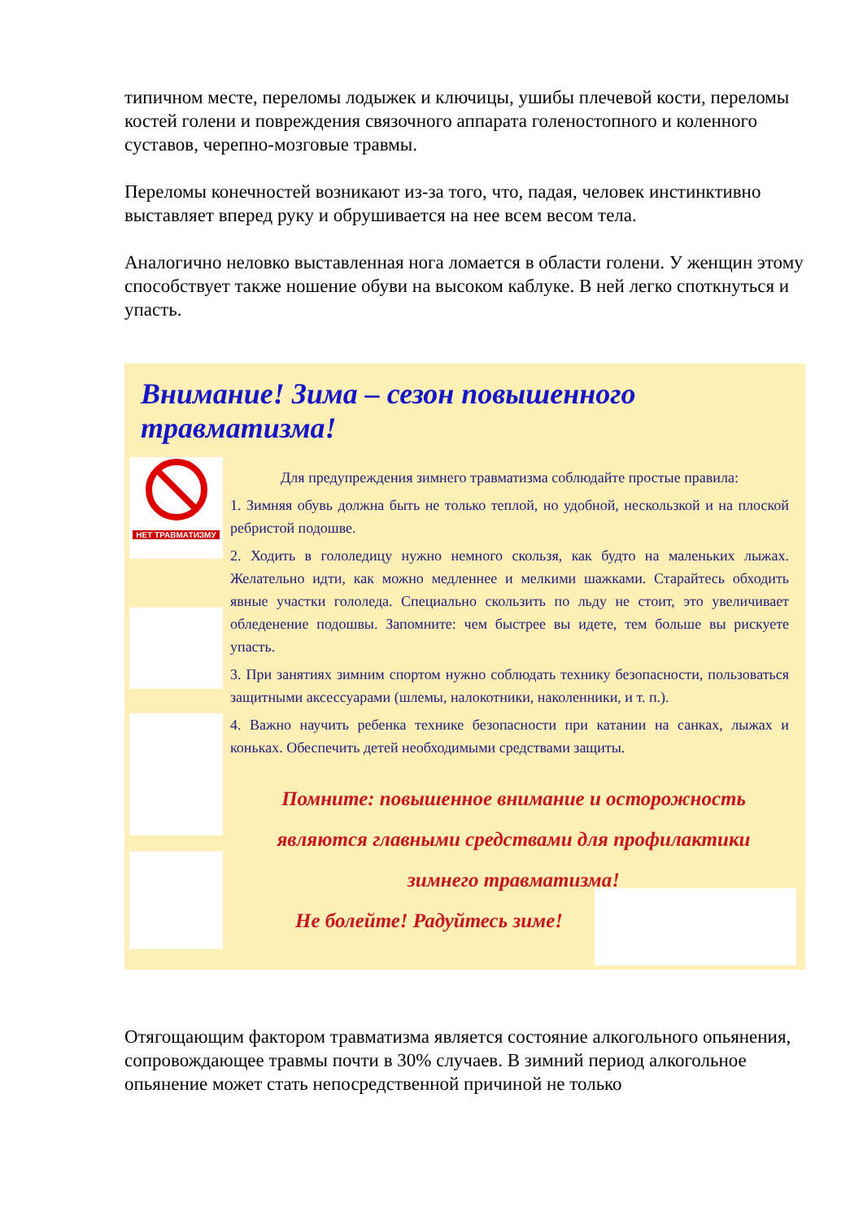типичном месте, переломы лодыжек и ключицы, ушибы плечевой кости, переломы костей голени и повреждения связочного аппарата голеностопного и коленного суставов, черепно-мозговые травмы.
Переломы конечностей возникают из-за того, что, падая, человек инстинктивно выставляет вперед руку и обрушивается на нее всем весом тела.
Аналогично неловко выставленная нога ломается в области голени. У женщин этому способствует также ношение обуви на высоком каблуке. В ней легко споткнуться и упасть.
Внимание! Зима – сезон повышенного травматизма!
НЕТ ТРАВМАТИЗМУ
Для предупреждения зимнего травматизма соблюдайте простые правила:
1. Зимняя обувь должна быть не только теплой, но удобной, нескользкой и на плоской ребристой подошве.
2. Ходить в гололедицу нужно немного скользя, как будто на маленьких лыжах. Желательно идти, как можно медленнее и мелкими шажками. Старайтесь обходить явные участки гололеда. Специально скользить по льду не стоит, это увеличивает обледенение подошвы. Запомните: чем быстрее вы идете, тем больше вы рискуете упасть.
3. При занятиях зимним спортом нужно соблюдать технику безопасности, пользоваться защитными аксессуарами (шлемы, налокотники, наколенники, и т. п.).
4. Важно научить ребенка технике безопасности при катании на санках, лыжах и коньках. Обеспечить детей необходимыми средствами защиты.
Помните: повышенное внимание и осторожность являются главными средствами для профилактики зимнего травматизма!
Не болейте! Радуйтесь зиме!
Отягощающим фактором травматизма является состояние алкогольного опьянения, сопровождающее травмы почти в 30% случаев. В зимний период алкогольное опьянение может стать непосредственной причиной не только